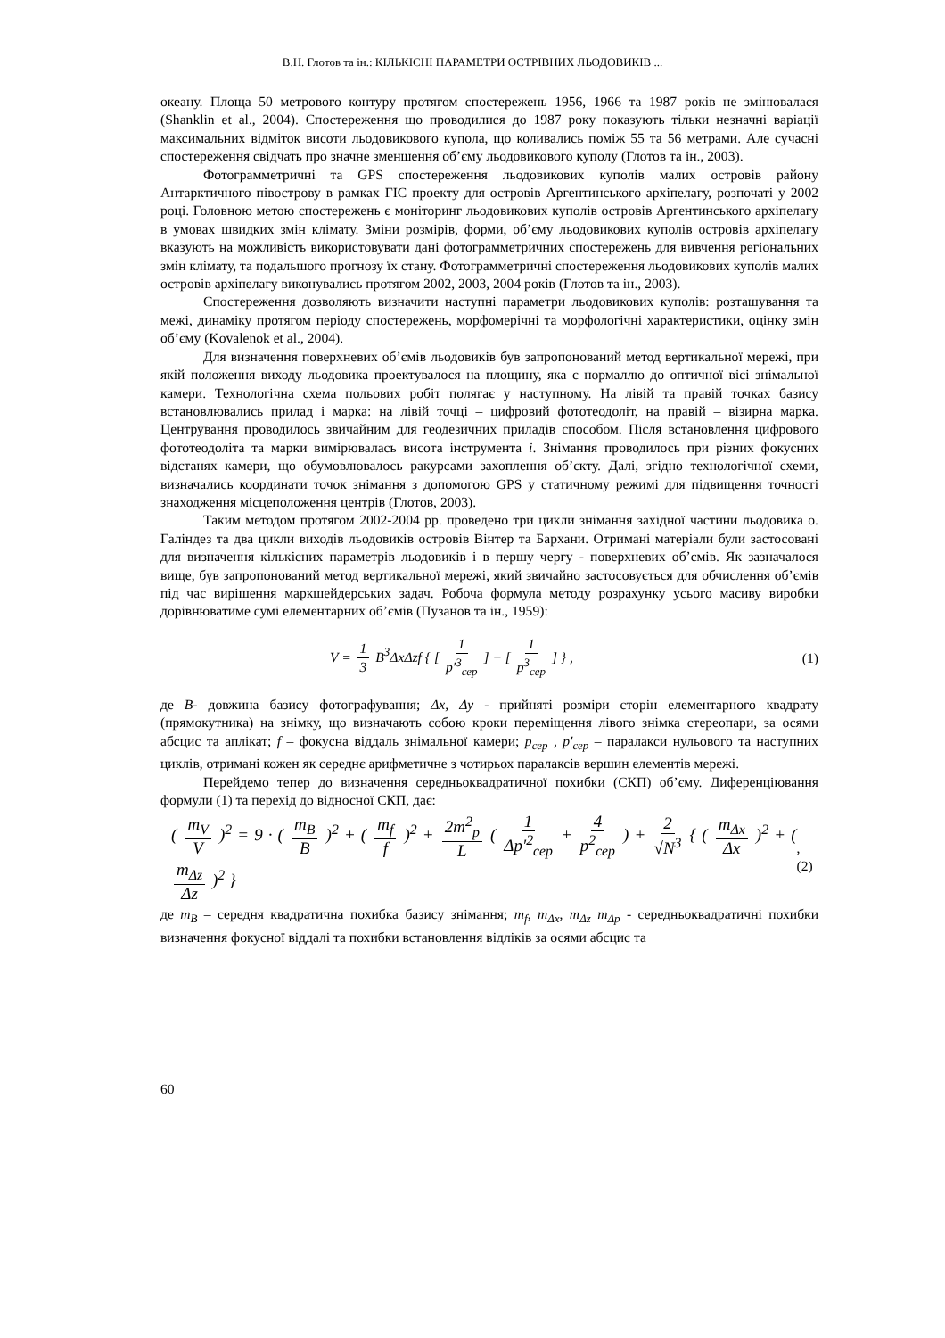В.Н. Глотов та ін.: КІЛЬКІСНІ ПАРАМЕТРИ ОСТРІВНИХ ЛЬОДОВИКІВ ...
океану. Площа 50 метрового контуру протягом спостережень 1956, 1966 та 1987 років не змінювалася (Shanklin et al., 2004). Спостереження що проводилися до 1987 року показують тільки незначні варіації максимальних відміток висоти льодовикового купола, що коливались поміж 55 та 56 метрами. Але сучасні спостереження свідчать про значне зменшення об’єму льодовикового куполу (Глотов та ін., 2003).
Фотограмметричні та GPS спостереження льодовикових куполів малих островів району Антарктичного півострову в рамках ГІС проекту для островів Аргентинського архіпелагу, розпочаті у 2002 році. Головною метою спостережень є моніторинг льодовикових куполів островів Аргентинського архіпелагу в умовах швидких змін клімату. Зміни розмірів, форми, об’єму льодовикових куполів островів архіпелагу вказують на можливість використовувати дані фотограмметричних спостережень для вивчення регіональних змін клімату, та подальшого прогнозу їх стану. Фотограмметричні спостереження льодовикових куполів малих островів архіпелагу виконувались протягом 2002, 2003, 2004 років (Глотов та ін., 2003).
Спостереження дозволяють визначити наступні параметри льодовикових куполів: розташування та межі, динаміку протягом періоду спостережень, морфомерічні та морфологічні характеристики, оцінку змін об’єму (Kovalenok et al., 2004).
Для визначення поверхневих об’ємів льодовиків був запропонований метод вертикальної мережі, при якій положення виходу льодовика проектувалося на площину, яка є нормаллю до оптичної вісі знімальної камери. Технологічна схема польових робіт полягає у наступному. На лівій та правій точках базису встановлювались прилад і марка: на лівій точці – цифровий фототеодоліт, на правій – візирна марка. Центрування проводилось звичайним для геодезичних приладів способом. Після встановлення цифрового фототеодоліта та марки вимірювалась висота інструмента i. Знімання проводилось при різних фокусних відстанях камери, що обумовлювалось ракурсами захоплення об’єкту. Далі, згідно технологічної схеми, визначались координати точок знімання з допомогою GPS у статичному режимі для підвищення точності знаходження місцеположення центрів (Глотов, 2003).
Таким методом протягом 2002-2004 рр. проведено три цикли знімання західної частини льодовика о. Галіндез та два цикли виходів льодовиків островів Вінтер та Бархани. Отримані матеріали були застосовані для визначення кількісних параметрів льодовиків і в першу чергу - поверхневих об’ємів. Як зазначалося вище, був запропонований метод вертикальної мережі, який звичайно застосовується для обчислення об’ємів під час вирішення маркшейдерських задач. Робоча формула методу розрахунку усього масиву виробки дорівнюватиме сумі елементарних об’ємів (Пузанов та ін., 1959):
V = 1 3 B<sup>3</sup>ΔxΔzf { [ 1 p′<sup>3</sup><sub>сер</sub> ] − [ 1 p<sup>3</sup><sub>сер</sub> ] } , (1)
де B- довжина базису фотографування; Δx, Δy - прийняті розміри сторін елементарного квадрату (прямокутника) на знімку, що визначають собою кроки переміщення лівого знімка стереопари, за осями абсцис та аплікат; f – фокусна віддаль знімальної камери; p<sub>сер</sub> , p′<sub>сер</sub> – паралакси нульового та наступних циклів, отримані кожен як середнє арифметичне з чотирьох паралаксів вершин елементів мережі.
Перейдемо тепер до визначення середньоквадратичної похибки (СКП) об’єму. Диференціювання формули (1) та перехід до відносної СКП, дає:
( m<sub>V</sub> V )<sup>2</sup> = 9 · ( m<sub>B</sub> B )<sup>2</sup> + ( m<sub>f</sub> f )<sup>2</sup> + 2m<sup>2</sup><sub>p</sub> L ( 1 Δp′<sup>2</sup><sub>сер</sub> + 4 p<sup>2</sup><sub>сер</sub> ) + 2 √N<sup>3</sup> { ( m<sub>Δx</sub> Δx )<sup>2</sup> + ( m<sub>Δz</sub> Δz )<sup>2</sup> }, (2)
де m<sub>B</sub> – середня квадратична похибка базису знімання; m<sub>f</sub>, m<sub>Δx</sub>, m<sub>Δz</sub> m<sub>Δp</sub> - середньоквадратичні похибки визначення фокусної віддалі та похибки встановлення відліків за осями абсцис та
60